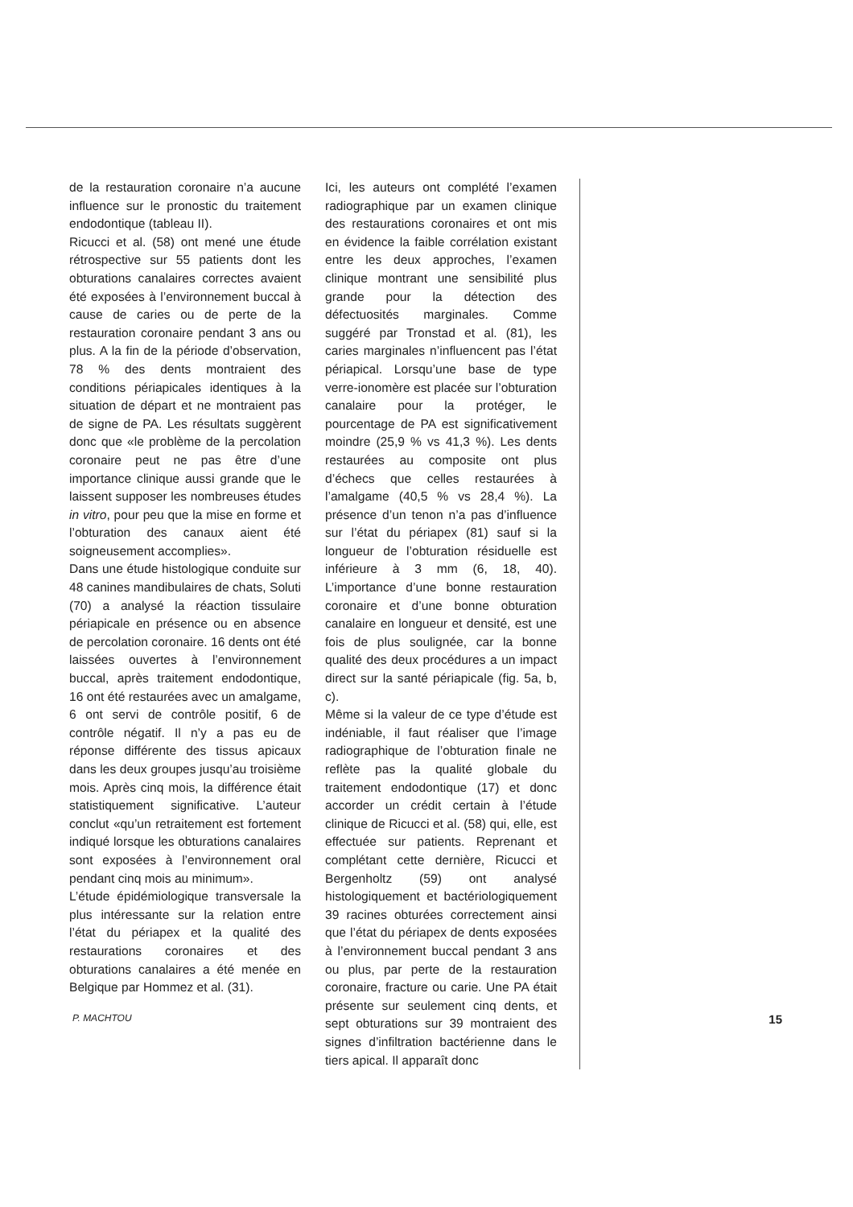de la restauration coronaire n’a aucune influence sur le pronostic du traitement endodontique (tableau II).
Ricucci et al. (58) ont mené une étude rétrospective sur 55 patients dont les obturations canalaires correctes avaient été exposées à l’environnement buccal à cause de caries ou de perte de la restauration coronaire pendant 3 ans ou plus. A la fin de la période d’observation, 78 % des dents montraient des conditions périapicales identiques à la situation de départ et ne montraient pas de signe de PA. Les résultats suggèrent donc que «le problème de la percolation coronaire peut ne pas être d’une importance clinique aussi grande que le laissent supposer les nombreuses études in vitro, pour peu que la mise en forme et l’obturation des canaux aient été soigneusement accomplies».
Dans une étude histologique conduite sur 48 canines mandibulaires de chats, Soluti (70) a analysé la réaction tissulaire périapicale en présence ou en absence de percolation coronaire. 16 dents ont été laissées ouvertes à l’environnement buccal, après traitement endodontique, 16 ont été restaurées avec un amalgame, 6 ont servi de contrôle positif, 6 de contrôle négatif. Il n’y a pas eu de réponse différente des tissus apicaux dans les deux groupes jusqu’au troisième mois. Après cinq mois, la différence était statistiquement significative. L’auteur conclut «qu’un retraitement est fortement indiqué lorsque les obturations canalaires sont exposées à l’environnement oral pendant cinq mois au minimum».
L’étude épidémiologique transversale la plus intéressante sur la relation entre l’état du périapex et la qualité des restaurations coronaires et des obturations canalaires a été menée en Belgique par Hommez et al. (31).
Ici, les auteurs ont complété l’examen radiographique par un examen clinique des restaurations coronaires et ont mis en évidence la faible corrélation existant entre les deux approches, l’examen clinique montrant une sensibilité plus grande pour la détection des défectuosités marginales. Comme suggéré par Tronstad et al. (81), les caries marginales n’influencent pas l’état périapical. Lorsqu’une base de type verre-ionomère est placée sur l’obturation canalaire pour la protéger, le pourcentage de PA est significativement moindre (25,9 % vs 41,3 %). Les dents restaurées au composite ont plus d’échecs que celles restaurées à l’amalgame (40,5 % vs 28,4 %). La présence d’un tenon n’a pas d’influence sur l’état du périapex (81) sauf si la longueur de l’obturation résiduelle est inférieure à 3 mm (6, 18, 40). L’importance d’une bonne restauration coronaire et d’une bonne obturation canalaire en longueur et densité, est une fois de plus soulignée, car la bonne qualité des deux procédures a un impact direct sur la santé périapicale (fig. 5a, b, c).
Même si la valeur de ce type d’étude est indéniable, il faut réaliser que l’image radiographique de l’obturation finale ne reflète pas la qualité globale du traitement endodontique (17) et donc accorder un crédit certain à l’étude clinique de Ricucci et al. (58) qui, elle, est effectuée sur patients. Reprenant et complétant cette dernière, Ricucci et Bergenholtz (59) ont analysé histologiquement et bactériologiquement 39 racines obturées correctement ainsi que l’état du périapex de dents exposées à l’environnement buccal pendant 3 ans ou plus, par perte de la restauration coronaire, fracture ou carie. Une PA était présente sur seulement cinq dents, et sept obturations sur 39 montraient des signes d’infiltration bactérienne dans le tiers apical. Il apparaît donc
P. MACHTOU 15